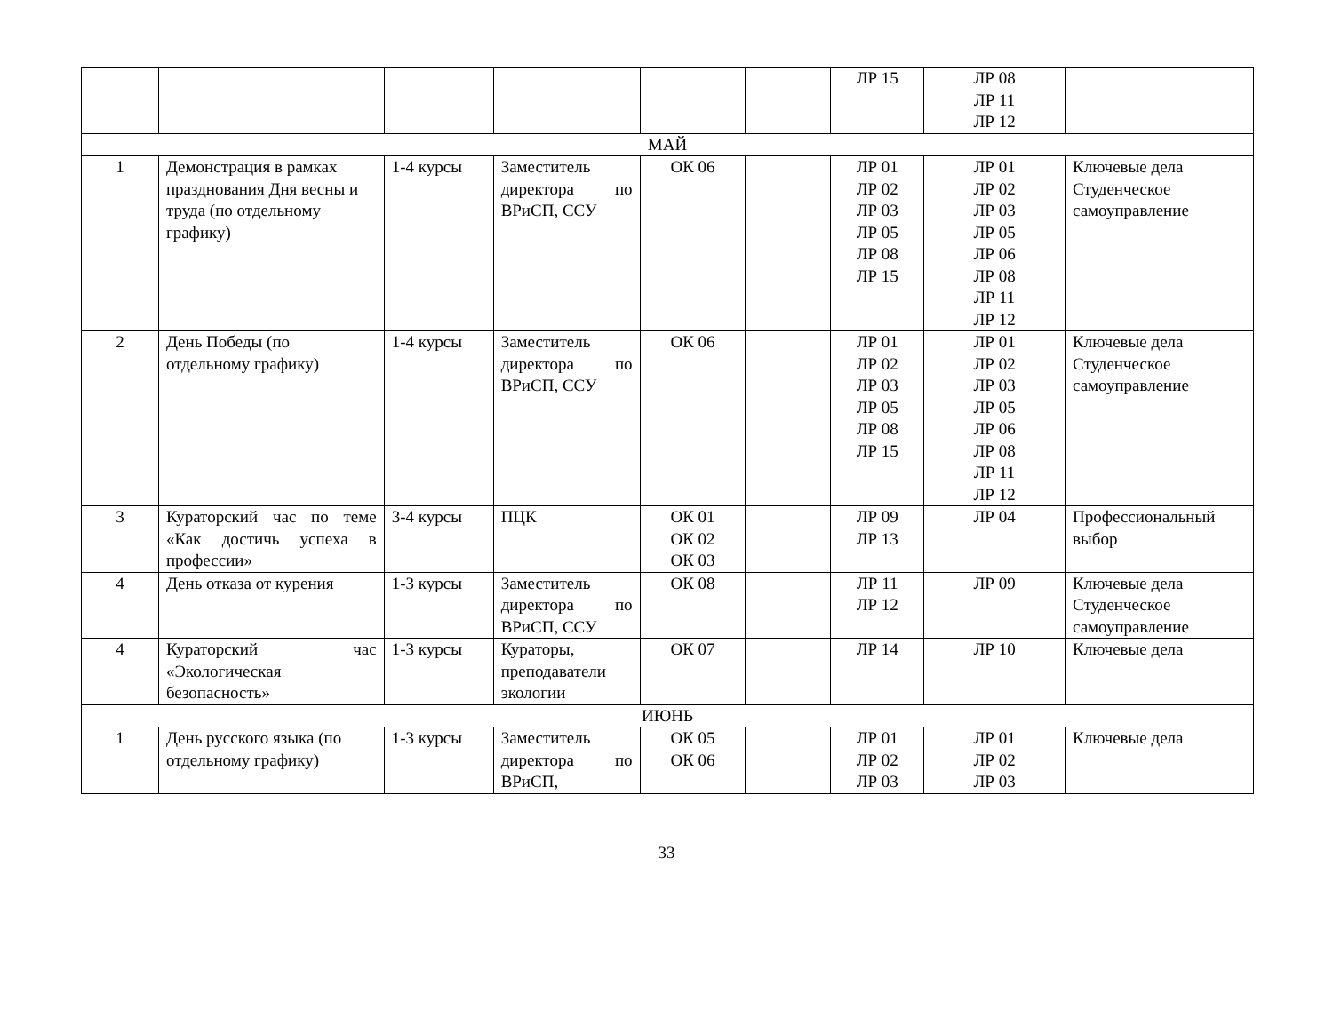| | | | | | | ЛР 15 | ЛР 08 ЛР 11 ЛР 12 | |
| МАЙ | | | | | | | | |
| 1 | Демонстрация в рамках празднования Дня весны и труда (по отдельному графику) | 1-4 курсы | Заместитель директора по ВРиСП, ССУ | ОК 06 | | ЛР 01 ЛР 02 ЛР 03 ЛР 05 ЛР 08 ЛР 15 | ЛР 01 ЛР 02 ЛР 03 ЛР 05 ЛР 06 ЛР 08 ЛР 11 ЛР 12 | Ключевые дела Студенческое самоуправление |
| 2 | День Победы (по отдельному графику) | 1-4 курсы | Заместитель директора по ВРиСП, ССУ | ОК 06 | | ЛР 01 ЛР 02 ЛР 03 ЛР 05 ЛР 08 ЛР 15 | ЛР 01 ЛР 02 ЛР 03 ЛР 05 ЛР 06 ЛР 08 ЛР 11 ЛР 12 | Ключевые дела Студенческое самоуправление |
| 3 | Кураторский час по теме «Как достичь успеха в профессии» | 3-4 курсы | ПЦК | ОК 01 ОК 02 ОК 03 | | ЛР 09 ЛР 13 | ЛР 04 | Профессиональный выбор |
| 4 | День отказа от курения | 1-3 курсы | Заместитель директора по ВРиСП, ССУ | ОК 08 | | ЛР 11 ЛР 12 | ЛР 09 | Ключевые дела Студенческое самоуправление |
| 4 | Кураторский час «Экологическая безопасность» | 1-3 курсы | Кураторы, преподаватели экологии | ОК 07 | | ЛР 14 | ЛР 10 | Ключевые дела |
| ИЮНЬ | | | | | | | | |
| 1 | День русского языка (по отдельному графику) | 1-3 курсы | Заместитель директора по ВРиСП, | ОК 05 ОК 06 | | ЛР 01 ЛР 02 ЛР 03 | ЛР 01 ЛР 02 ЛР 03 | Ключевые дела |
33